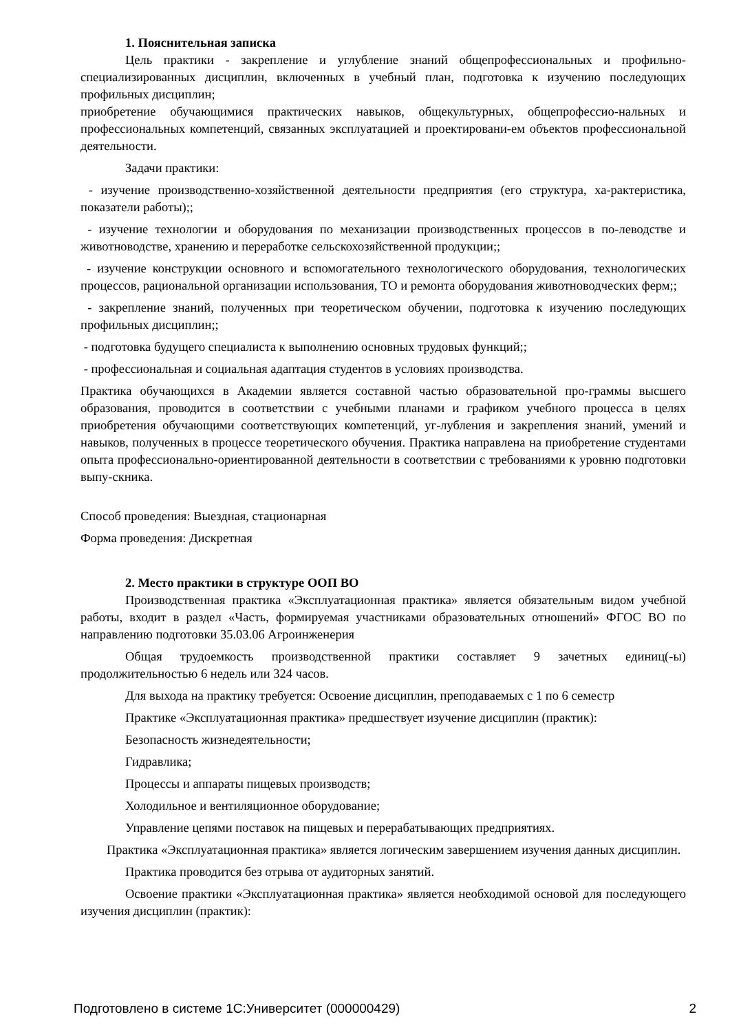1. Пояснительная записка
Цель практики - закрепление и углубление знаний общепрофессиональных и профильно-специализированных дисциплин, включенных в учебный план, подготовка к изучению последующих профильных дисциплин;
приобретение обучающимися практических навыков, общекультурных, общепрофессио-нальных и профессиональных компетенций, связанных эксплуатацией и проектировани-ем объектов профессиональной деятельности.
Задачи практики:
- изучение производственно-хозяйственной деятельности предприятия (его структура, ха-рактеристика, показатели работы);;
- изучение технологии и оборудования по механизации производственных процессов в по-леводстве и животноводстве, хранению и переработке сельскохозяйственной продукции;;
- изучение конструкции основного и вспомогательного технологического оборудования, технологических процессов, рациональной организации использования, ТО и ремонта оборудования животноводческих ферм;;
- закрепление знаний, полученных при теоретическом обучении, подготовка к изучению последующих профильных дисциплин;;
- подготовка будущего специалиста к выполнению основных трудовых функций;;
- профессиональная и социальная адаптация студентов в условиях производства.
Практика обучающихся в Академии является составной частью образовательной про-граммы высшего образования, проводится в соответствии с учебными планами и графиком учебного процесса в целях приобретения обучающими соответствующих компетенций, уг-лубления и закрепления знаний, умений и навыков, полученных в процессе теоретического обучения. Практика направлена на приобретение студентами опыта профессионально-ориентированной деятельности в соответствии с требованиями к уровню подготовки выпу-скника.
Способ проведения: Выездная, стационарная
Форма проведения: Дискретная
2. Место практики в структуре ООП ВО
Производственная практика «Эксплуатационная практика» является обязательным видом учебной работы, входит в раздел «Часть, формируемая участниками образовательных отношений» ФГОС ВО по направлению подготовки 35.03.06 Агроинженерия
Общая трудоемкость производственной практики составляет 9 зачетных единиц(-ы) продолжительностью 6 недель или 324 часов.
Для выхода на практику требуется: Освоение дисциплин, преподаваемых с 1 по 6 семестр
Практике «Эксплуатационная практика» предшествует изучение дисциплин (практик):
Безопасность жизнедеятельности;
Гидравлика;
Процессы и аппараты пищевых производств;
Холодильное и вентиляционное оборудование;
Управление цепями поставок на пищевых и перерабатывающих предприятиях.
Практика «Эксплуатационная практика» является логическим завершением изучения данных дисциплин.
Практика проводится без отрыва от аудиторных занятий.
Освоение практики «Эксплуатационная практика» является необходимой основой для последующего изучения дисциплин (практик):
Подготовлено в системе 1С:Университет (000000429) 2